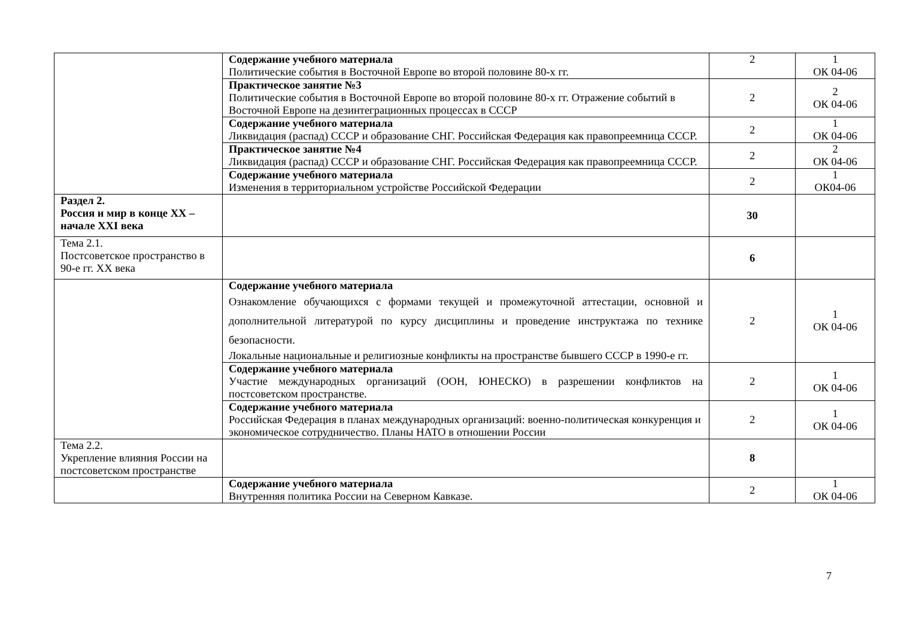| | Содержание учебного материала Политические события в Восточной Европе во второй половине 80-х гг. | 2 | 1 ОК 04-06 |
| | Практическое занятие №3 Политические события в Восточной Европе во второй половине 80-х гг. Отражение событий в Восточной Европе на дезинтеграционных процессах в СССР | 2 | 2 ОК 04-06 |
| | Содержание учебного материала Ликвидация (распад) СССР и образование СНГ. Российская Федерация как правопреемница СССР. | 2 | 1 ОК 04-06 |
| | Практическое занятие №4 Ликвидация (распад) СССР и образование СНГ. Российская Федерация как правопреемница СССР. | 2 | 2 ОК 04-06 |
| | Содержание учебного материала Изменения в территориальном устройстве Российской Федерации | 2 | 1 ОК04-06 |
| Раздел 2. Россия и мир в конце XX – начале XXI века | | 30 | |
| Тема 2.1. Постсоветское пространство в 90-е гг. XX века | | 6 | |
| | Содержание учебного материала Ознакомление обучающихся с формами текущей и промежуточной аттестации, основной и дополнительной литературой по курсу дисциплины и проведение инструктажа по технике безопасности. Локальные национальные и религиозные конфликты на пространстве бывшего СССР в 1990-е гг. | 2 | 1 ОК 04-06 |
| | Содержание учебного материала Участие международных организаций (ООН, ЮНЕСКО) в разрешении конфликтов на постсоветском пространстве. | 2 | 1 ОК 04-06 |
| | Содержание учебного материала Российская Федерация в планах международных организаций: военно-политическая конкуренция и экономическое сотрудничество. Планы НАТО в отношении России | 2 | 1 ОК 04-06 |
| Тема 2.2. Укрепление влияния России на постсоветском пространстве | | 8 | |
| | Содержание учебного материала Внутренняя политика России на Северном Кавказе. | 2 | 1 ОК 04-06 |
7